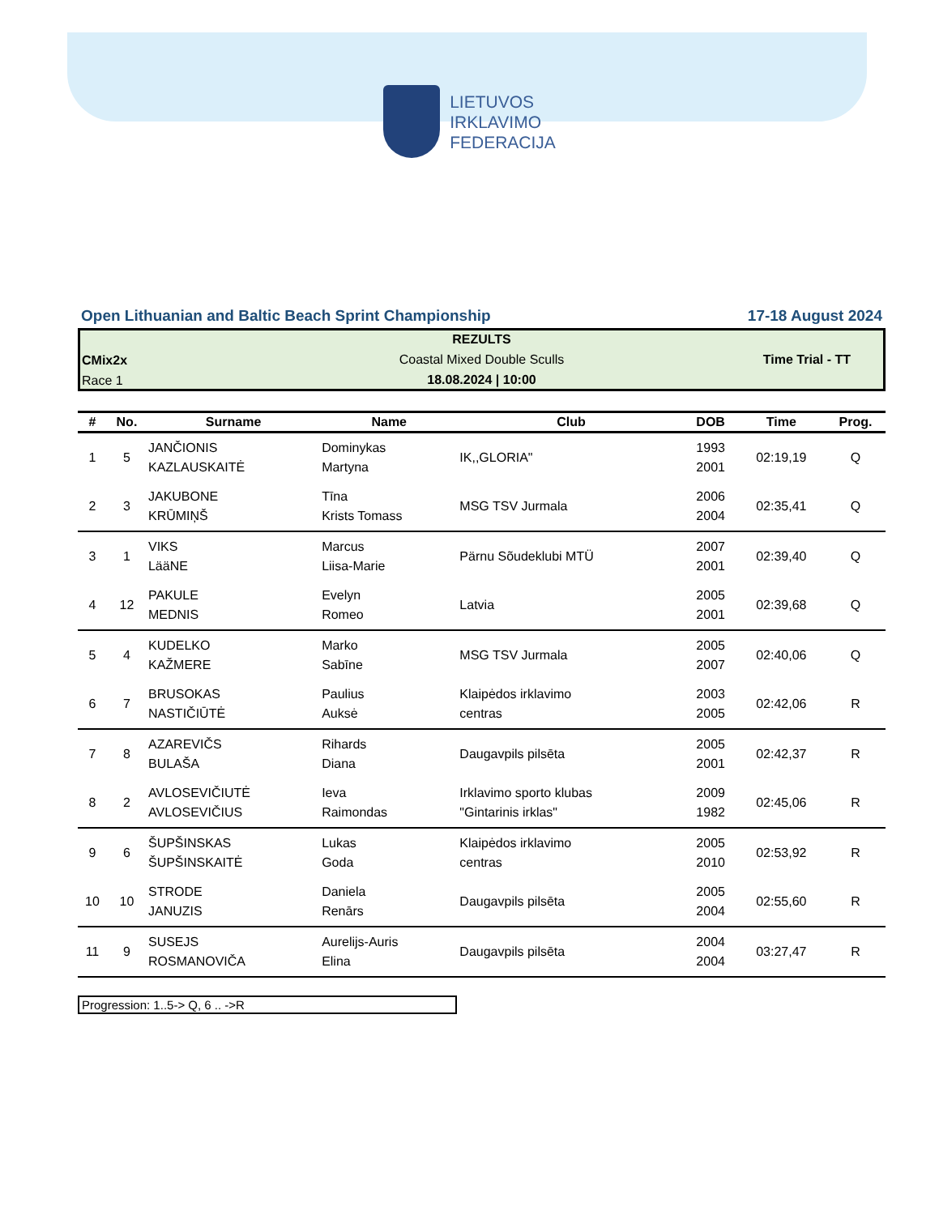LIETUVOS
IRKLAVIMO
FEDERACIJA
Open Lithuanian and Baltic Beach Sprint Championship 17-18 August 2024
REZULTS
CMix2x
Coastal Mixed Double Sculls Time Trial - TT
Race 1
18.08.2024 | 10:00
| # | No. | Surname | Name | Club | DOB | Time | Prog. |
| --- | --- | --- | --- | --- | --- | --- | --- |
| 1 | 5 | JANČIONIS KAZLAUSKAITĖ | Dominykas Martyna | IK,,GLORIA" | 1993 2001 | 02:19,19 | Q |
| 2 | 3 | JAKUBONE KRŪMIŅŠ | Tīna Krists Tomass | MSG TSV Jurmala | 2006 2004 | 02:35,41 | Q |
| 3 | 1 | VIKS LääNE | Marcus Liisa-Marie | Pärnu Sõudeklubi MTÜ | 2007 2001 | 02:39,40 | Q |
| 4 | 12 | PAKULE MEDNIS | Evelyn Romeo | Latvia | 2005 2001 | 02:39,68 | Q |
| 5 | 4 | KUDELKO KAŽMERE | Marko Sabīne | MSG TSV Jurmala | 2005 2007 | 02:40,06 | Q |
| 6 | 7 | BRUSOKAS NASTIČIŪTĖ | Paulius Auksė | Klaipėdos irklavimo centras | 2003 2005 | 02:42,06 | R |
| 7 | 8 | AZAREVIČS BULAŠA | Rihards Diana | Daugavpils pilsēta | 2005 2001 | 02:42,37 | R |
| 8 | 2 | AVLOSEVIČIUTĖ AVLOSEVIČIUS | Ieva Raimondas | Irklavimo sporto klubas "Gintarinis irklas" | 2009 1982 | 02:45,06 | R |
| 9 | 6 | ŠUPŠINSKAS ŠUPŠINSKAITĖ | Lukas Goda | Klaipėdos irklavimo centras | 2005 2010 | 02:53,92 | R |
| 10 | 10 | STRODE JANUZIS | Daniela Renārs | Daugavpils pilsēta | 2005 2004 | 02:55,60 | R |
| 11 | 9 | SUSEJS ROSMANOVIČA | Aurelijs-Auris Elina | Daugavpils pilsēta | 2004 2004 | 03:27,47 | R |
Progression: 1..5-> Q, 6 .. ->R